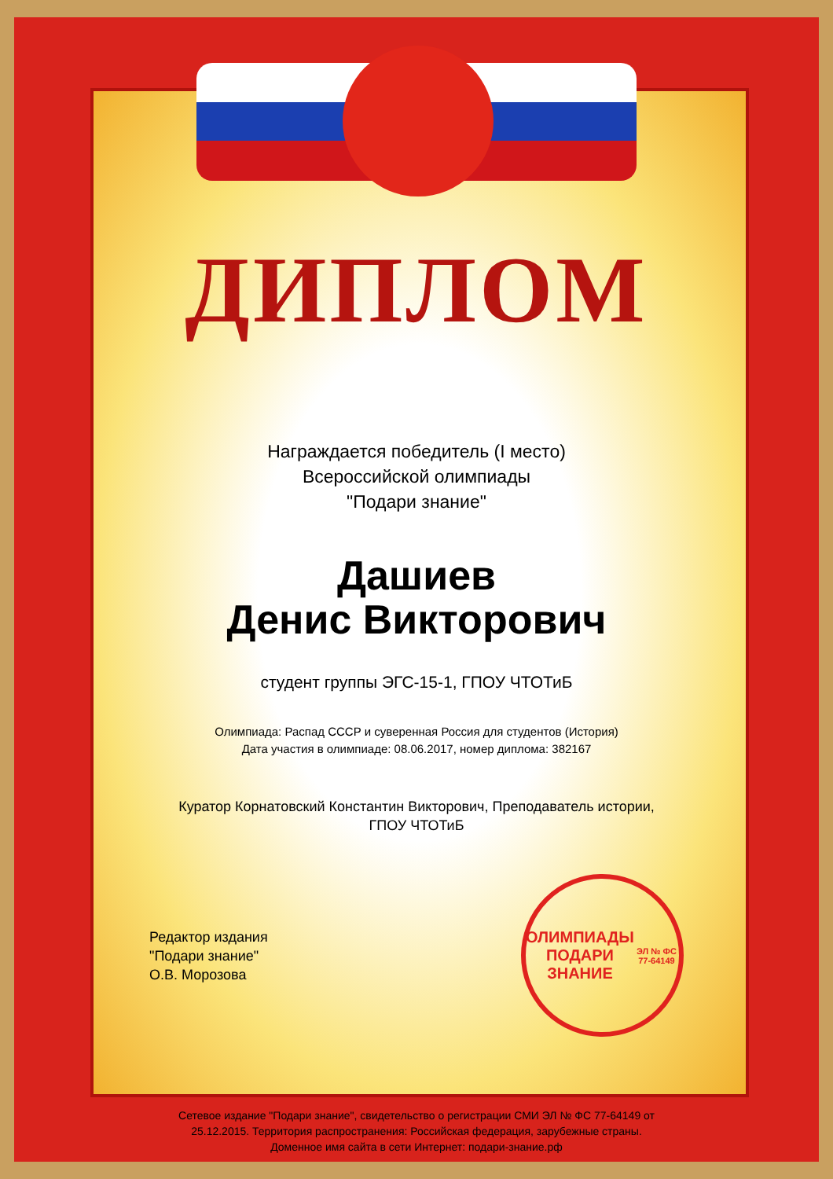ДИПЛОМ
Награждается победитель (I место)
Всероссийской олимпиады
"Подари знание"
Дашиев
Денис Викторович
студент группы ЭГС-15-1, ГПОУ ЧТОТиБ
Олимпиада: Распад СССР и суверенная Россия для студентов (История)
Дата участия в олимпиаде: 08.06.2017, номер диплома: 382167
Куратор Корнатовский Константин Викторович, Преподаватель истории,
ГПОУ ЧТОТиБ
Редактор издания
"Подари знание"
О.В. Морозова
ОЛИМПИАДЫ
ПОДАРИ ЗНАНИЕ
ЭЛ № ФС 77-64149
Сетевое издание "Подари знание", свидетельство о регистрации СМИ ЭЛ № ФС 77-64149 от
25.12.2015. Территория распространения: Российская федерация, зарубежные страны.
Доменное имя сайта в сети Интернет: подари-знание.рф